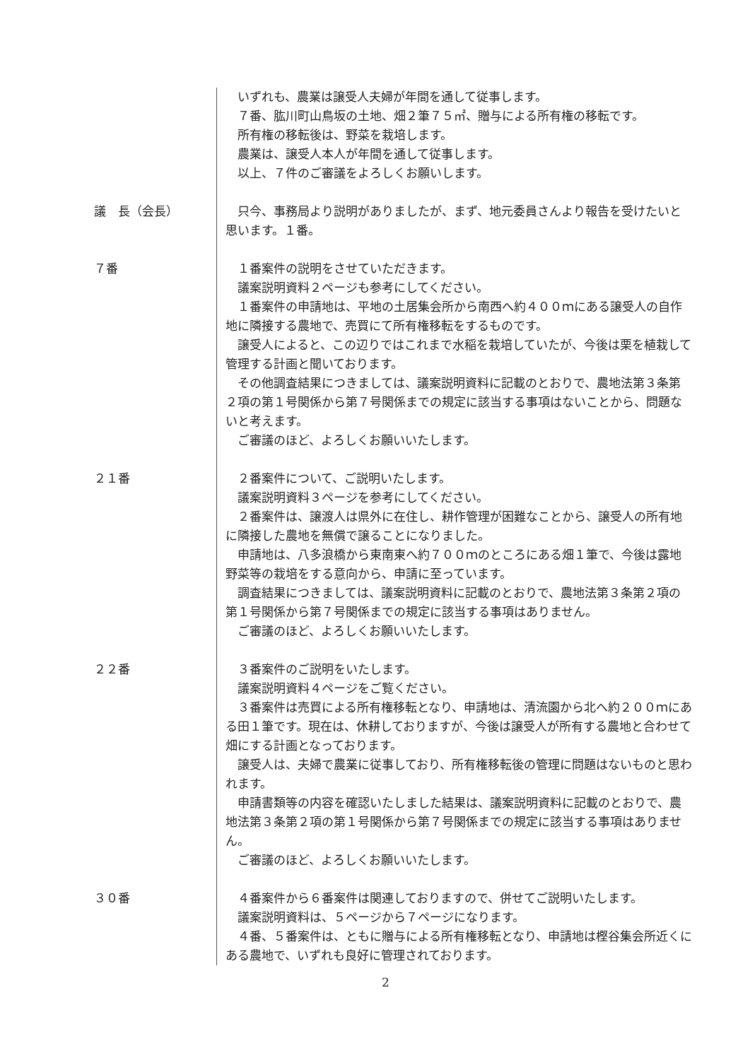いずれも、農業は譲受人夫婦が年間を通して従事します。
７番、肱川町山鳥坂の土地、畑２筆７５㎡、贈与による所有権の移転です。
所有権の移転後は、野菜を栽培します。
農業は、譲受人本人が年間を通して従事します。
以上、７件のご審議をよろしくお願いします。
議　長（会長） 只今、事務局より説明がありましたが、まず、地元委員さんより報告を受けたいと思います。１番。
７番 １番案件の説明をさせていただきます。
議案説明資料２ページも参考にしてください。
１番案件の申請地は、平地の土居集会所から南西へ約４００ｍにある譲受人の自作地に隣接する農地で、売買にて所有権移転をするものです。
譲受人によると、この辺りではこれまで水稲を栽培していたが、今後は栗を植栽して管理する計画と聞いております。
その他調査結果につきましては、議案説明資料に記載のとおりで、農地法第３条第２項の第１号関係から第７号関係までの規定に該当する事項はないことから、問題ないと考えます。
ご審議のほど、よろしくお願いいたします。
２１番 ２番案件について、ご説明いたします。
議案説明資料３ページを参考にしてください。
２番案件は、譲渡人は県外に在住し、耕作管理が困難なことから、譲受人の所有地に隣接した農地を無償で譲ることになりました。
申請地は、八多浪橋から東南東へ約７００ｍのところにある畑１筆で、今後は露地野菜等の栽培をする意向から、申請に至っています。
調査結果につきましては、議案説明資料に記載のとおりで、農地法第３条第２項の第１号関係から第７号関係までの規定に該当する事項はありません。
ご審議のほど、よろしくお願いいたします。
２２番 ３番案件のご説明をいたします。
議案説明資料４ページをご覧ください。
３番案件は売買による所有権移転となり、申請地は、清流園から北へ約２００ｍにある田１筆です。現在は、休耕しておりますが、今後は譲受人が所有する農地と合わせて畑にする計画となっております。
譲受人は、夫婦で農業に従事しており、所有権移転後の管理に問題はないものと思われます。
申請書類等の内容を確認いたしました結果は、議案説明資料に記載のとおりで、農地法第３条第２項の第１号関係から第７号関係までの規定に該当する事項はありません。
ご審議のほど、よろしくお願いいたします。
３０番 ４番案件から６番案件は関連しておりますので、併せてご説明いたします。
議案説明資料は、５ページから７ページになります。
４番、５番案件は、ともに贈与による所有権移転となり、申請地は樫谷集会所近くにある農地で、いずれも良好に管理されております。
2